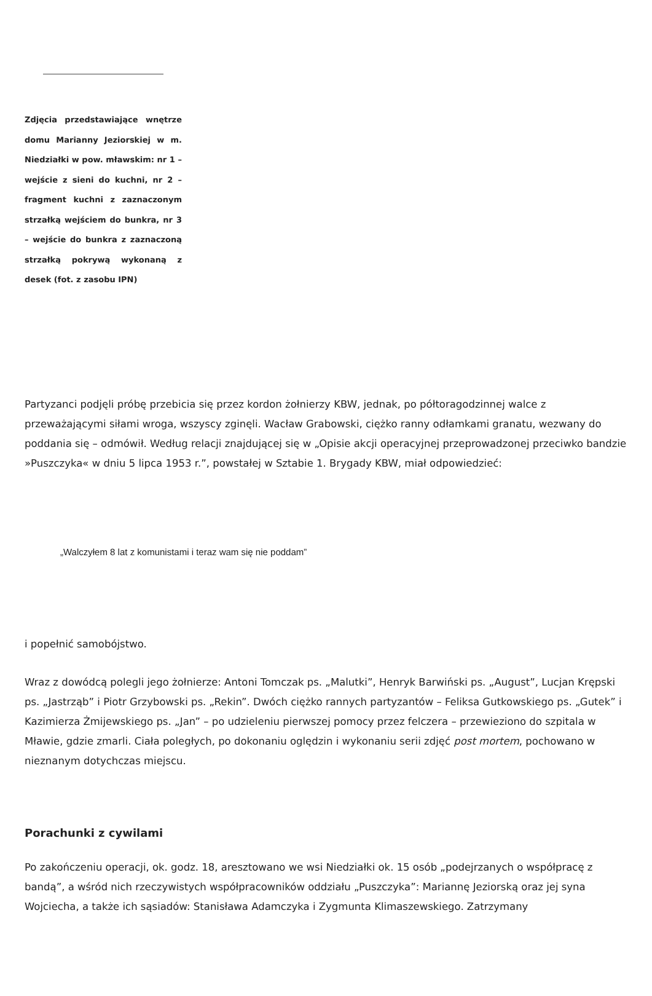Zdjęcia przedstawiające wnętrze domu Marianny Jeziorskiej w m. Niedziałki w pow. mławskim: nr 1 – wejście z sieni do kuchni, nr 2 – fragment kuchni z zaznaczonym strzałką wejściem do bunkra, nr 3 – wejście do bunkra z zaznaczoną strzałką pokrywą wykonaną z desek (fot. z zasobu IPN)
Partyzanci podjęli próbę przebicia się przez kordon żołnierzy KBW, jednak, po półtoragodzinnej walce z przeważającymi siłami wroga, wszyscy zginęli. Wacław Grabowski, ciężko ranny odłamkami granatu, wezwany do poddania się – odmówił. Według relacji znajdującej się w „Opisie akcji operacyjnej przeprowadzonej przeciwko bandzie »Puszczyka« w dniu 5 lipca 1953 r.”, powstałej w Sztabie 1. Brygady KBW, miał odpowiedzieć:
„Walczyłem 8 lat z komunistami i teraz wam się nie poddam”
i popełnić samobójstwo.
Wraz z dowódcą polegli jego żołnierze: Antoni Tomczak ps. „Malutki”, Henryk Barwiński ps. „August”, Lucjan Krępski ps. „Jastrząb” i Piotr Grzybowski ps. „Rekin”. Dwóch ciężko rannych partyzantów – Feliksa Gutkowskiego ps. „Gutek” i Kazimierza Żmijewskiego ps. „Jan” – po udzieleniu pierwszej pomocy przez felczera – przewieziono do szpitala w Mławie, gdzie zmarli. Ciała poległych, po dokonaniu oględzin i wykonaniu serii zdjęć post mortem, pochowano w nieznanym dotychczas miejscu.
Porachunki z cywilami
Po zakończeniu operacji, ok. godz. 18, aresztowano we wsi Niedziałki ok. 15 osób „podejrzanych o współpracę z bandą”, a wśród nich rzeczywistych współpracowników oddziału „Puszczyka”: Mariannę Jeziorską oraz jej syna Wojciecha, a także ich sąsiadów: Stanisława Adamczyka i Zygmunta Klimaszewskiego. Zatrzymany